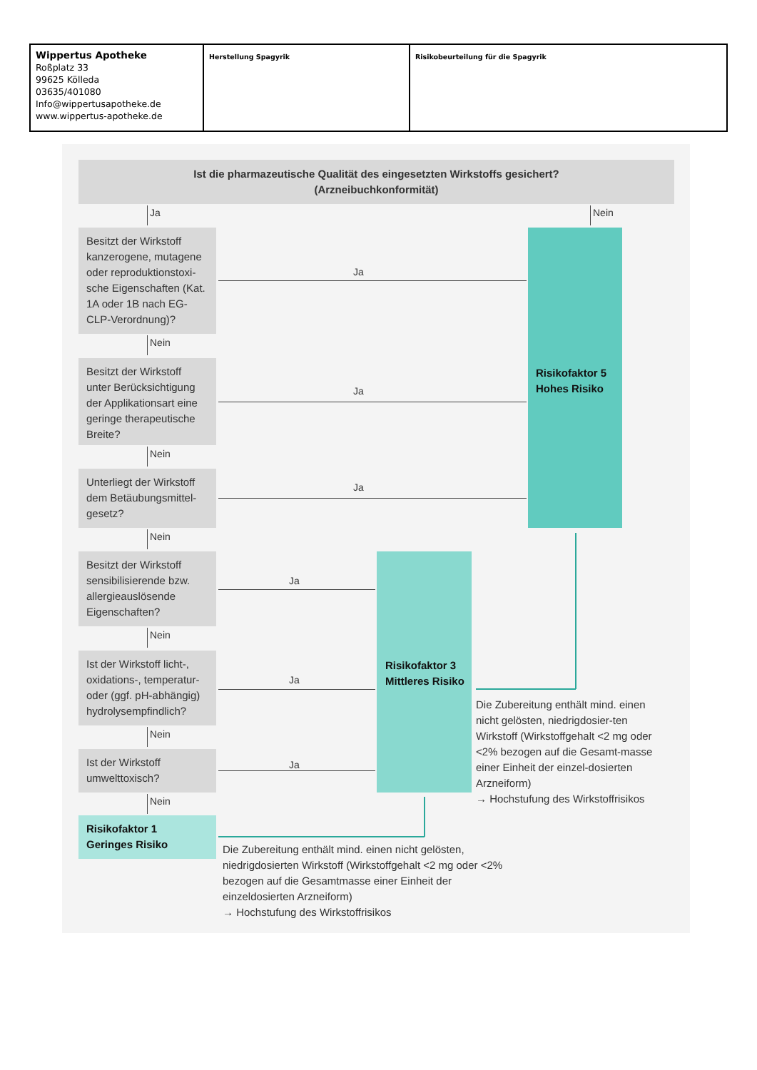| Wippertus Apotheke Roßplatz 33 99625 Kölleda 03635/401080 Info@wippertusapotheke.de www.wippertus-apotheke.de | Herstellung Spagyrik | Risikobeurteilung für die Spagyrik |
Ist die pharmazeutische Qualität des eingesetzten Wirkstoffs gesichert?
(Arzneibuchkonformität)
Ja Nein
Besitzt der Wirkstoff kanzerogene, mutagene oder reproduktionstoxi-sche Eigenschaften (Kat. 1A oder 1B nach EG-CLP-Verordnung)?
Ja
Nein
Besitzt der Wirkstoff unter Berücksichtigung der Applikationsart eine geringe therapeutische Breite?
Ja
Risikofaktor 5
Hohes Risiko
Nein
Unterliegt der Wirkstoff dem Betäubungsmittel-gesetz?
Ja
Nein
Besitzt der Wirkstoff sensibilisierende bzw. allergieauslösende Eigenschaften?
Ja
Nein
Ist der Wirkstoff licht-, oxidations-, temperatur- oder (ggf. pH-abhängig) hydrolysempfindlich?
Ja
Risikofaktor 3
Mittleres Risiko
Die Zubereitung enthält mind. einen nicht gelösten, niedrigdosier-ten Wirkstoff (Wirkstoffgehalt <2 mg oder <2% bezogen auf die Gesamt-masse einer Einheit der einzel-dosierten Arzneiform)
→ Hochstufung des Wirkstoffrisikos
Nein
Ist der Wirkstoff umwelttoxisch?
Ja
Nein
Risikofaktor 1
Geringes Risiko
Die Zubereitung enthält mind. einen nicht gelösten, niedrigdosierten Wirkstoff (Wirkstoffgehalt <2 mg oder <2% bezogen auf die Gesamtmasse einer Einheit der einzeldosierten Arzneiform)
→ Hochstufung des Wirkstoffrisikos